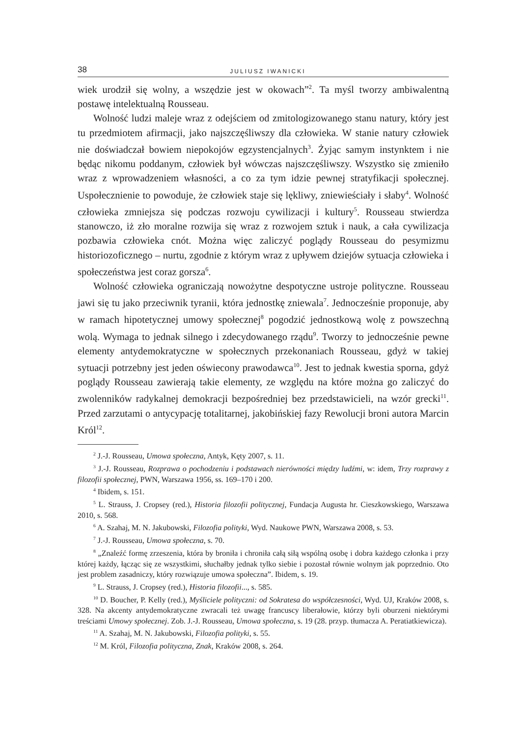38 JULIUSZ IWANICKI
wiek urodził się wolny, a wszędzie jest w okowach”<sup>2</sup>. Ta myśl tworzy ambiwalentną postawę intelektualną Rousseau.
Wolność ludzi maleje wraz z odejściem od zmitologizowanego stanu natury, który jest tu przedmiotem afirmacji, jako najszczęśliwszy dla człowieka. W stanie natury człowiek nie doświadczał bowiem niepokojów egzystencjalnych<sup>3</sup>. Żyjąc samym instynktem i nie będąc nikomu poddanym, człowiek był wówczas najszczęśliwszy. Wszystko się zmieniło wraz z wprowadzeniem własności, a co za tym idzie pewnej stratyfikacji społecznej. Uspołecznienie to powoduje, że człowiek staje się lękliwy, zniewieściały i słaby<sup>4</sup>. Wolność człowieka zmniejsza się podczas rozwoju cywilizacji i kultury<sup>5</sup>. Rousseau stwierdza stanowczo, iż zło moralne rozwija się wraz z rozwojem sztuk i nauk, a cała cywilizacja pozbawia człowieka cnót. Można więc zaliczyć poglądy Rousseau do pesymizmu historiozoficznego – nurtu, zgodnie z którym wraz z upływem dziejów sytuacja człowieka i społeczeństwa jest coraz gorsza<sup>6</sup>.
Wolność człowieka ograniczają nowożytne despotyczne ustroje polityczne. Rousseau jawi się tu jako przeciwnik tyranii, która jednostkę zniewala<sup>7</sup>. Jednocześnie proponuje, aby w ramach hipotetycznej umowy społecznej<sup>8</sup> pogodzić jednostkową wolę z powszechną wolą. Wymaga to jednak silnego i zdecydowanego rządu<sup>9</sup>. Tworzy to jednocześnie pewne elementy antydemokratyczne w społecznych przekonaniach Rousseau, gdyż w takiej sytuacji potrzebny jest jeden oświecony prawodawca<sup>10</sup>. Jest to jednak kwestia sporna, gdyż poglądy Rousseau zawierają takie elementy, ze względu na które można go zaliczyć do zwolenników radykalnej demokracji bezpośredniej bez przedstawicieli, na wzór grecki<sup>11</sup>. Przed zarzutami o antycypację totalitarnej, jakobińskiej fazy Rewolucji broni autora Marcin Król<sup>12</sup>.
<sup>2</sup> J.-J. Rousseau, Umowa społeczna, Antyk, Kęty 2007, s. 11.
<sup>3</sup> J.-J. Rousseau, Rozprawa o pochodzeniu i podstawach nierówności między ludźmi, w: idem, Trzy rozprawy z filozofii społecznej, PWN, Warszawa 1956, ss. 169–170 i 200.
<sup>4</sup> Ibidem, s. 151.
<sup>5</sup> L. Strauss, J. Cropsey (red.), Historia filozofii politycznej, Fundacja Augusta hr. Cieszkowskiego, Warszawa 2010, s. 568.
<sup>6</sup> A. Szahaj, M. N. Jakubowski, Filozofia polityki, Wyd. Naukowe PWN, Warszawa 2008, s. 53.
<sup>7</sup> J.-J. Rousseau, Umowa społeczna, s. 70.
<sup>8</sup> „Znaleźć formę zrzeszenia, która by broniła i chroniła całą siłą wspólną osobę i dobra każdego członka i przy której każdy, łącząc się ze wszystkimi, słuchałby jednak tylko siebie i pozostał równie wolnym jak poprzednio. Oto jest problem zasadniczy, który rozwiązuje umowa społeczna”. Ibidem, s. 19.
<sup>9</sup> L. Strauss, J. Cropsey (red.), Historia filozofii..., s. 585.
<sup>10</sup> D. Boucher, P. Kelly (red.), Myśliciele polityczni: od Sokratesa do współczesności, Wyd. UJ, Kraków 2008, s. 328. Na akcenty antydemokratyczne zwracali też uwagę francuscy liberałowie, którzy byli oburzeni niektórymi treściami Umowy społecznej. Zob. J.-J. Rousseau, Umowa społeczna, s. 19 (28. przyp. tłumacza A. Peratiatkiewicza).
<sup>11</sup> A. Szahaj, M. N. Jakubowski, Filozofia polityki, s. 55.
<sup>12</sup> M. Król, Filozofia polityczna, Znak, Kraków 2008, s. 264.